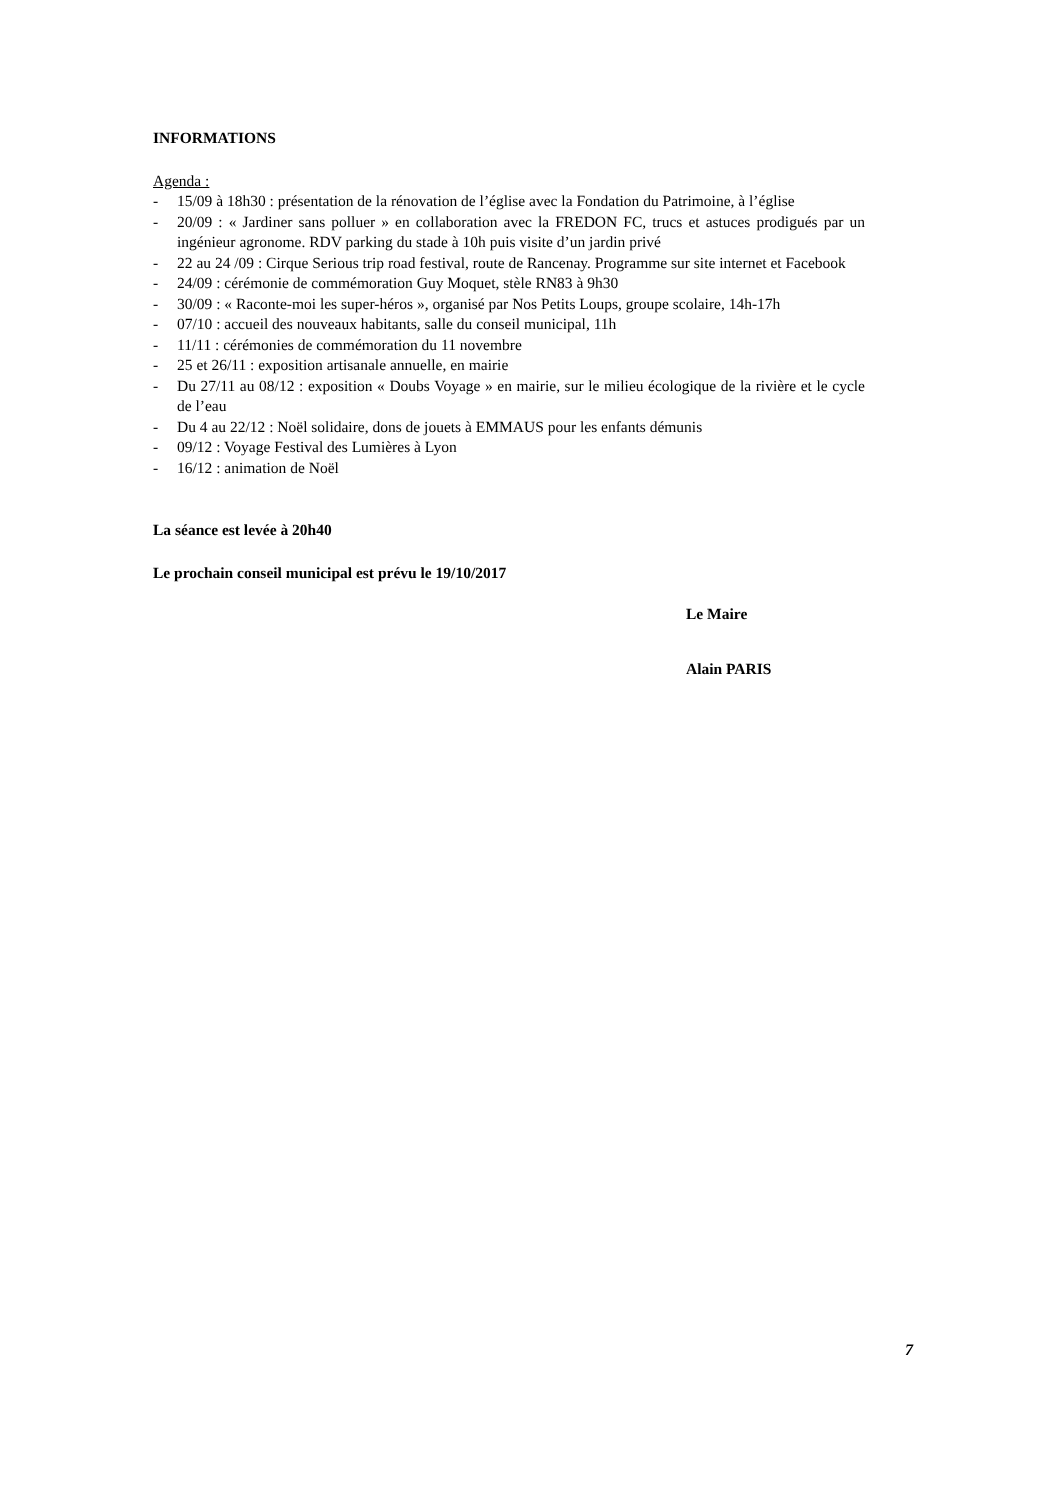INFORMATIONS
Agenda :
- 15/09 à 18h30 : présentation de la rénovation de l’église avec la Fondation du Patrimoine, à l’église
- 20/09 : « Jardiner sans polluer » en collaboration avec la FREDON FC, trucs et astuces prodigués par un ingénieur agronome. RDV parking du stade à 10h puis visite d’un jardin privé
- 22 au 24 /09 : Cirque Serious trip road festival, route de Rancenay. Programme sur site internet et Facebook
- 24/09 : cérémonie de commémoration Guy Moquet, stèle RN83 à 9h30
- 30/09 : « Raconte-moi les super-héros », organisé par Nos Petits Loups, groupe scolaire, 14h-17h
- 07/10 : accueil des nouveaux habitants, salle du conseil municipal, 11h
- 11/11 : cérémonies de commémoration du 11 novembre
- 25 et 26/11 : exposition artisanale annuelle, en mairie
- Du 27/11 au 08/12 : exposition « Doubs Voyage » en mairie, sur le milieu écologique de la rivière et le cycle de l’eau
- Du 4 au 22/12 : Noël solidaire, dons de jouets à EMMAUS pour les enfants démunis
- 09/12 : Voyage Festival des Lumières à Lyon
- 16/12 : animation de Noël
La séance est levée à 20h40
Le prochain conseil municipal est prévu le 19/10/2017
Le Maire
Alain PARIS
7